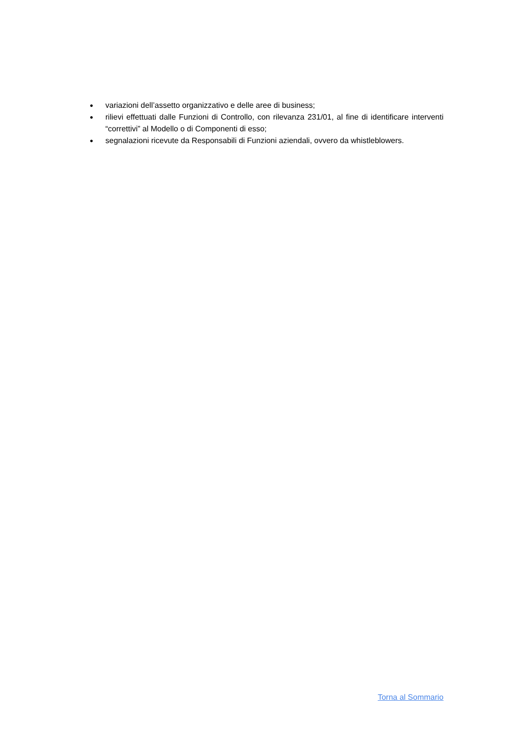● variazioni dell’assetto organizzativo e delle aree di business;
● rilievi effettuati dalle Funzioni di Controllo, con rilevanza 231/01, al fine di identificare interventi “correttivi” al Modello o di Componenti di esso;
● segnalazioni ricevute da Responsabili di Funzioni aziendali, ovvero da whistleblowers.
Torna al Sommario